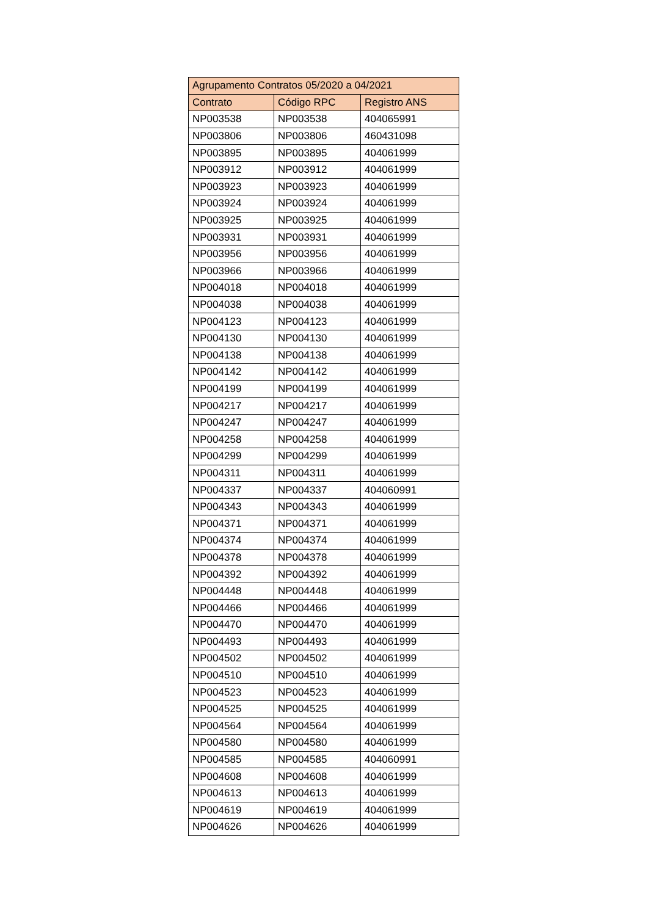| Agrupamento Contratos 05/2020 a 04/2021 | | |
| --- | --- | --- |
| Contrato | Código RPC | Registro ANS |
| NP003538 | NP003538 | 404065991 |
| NP003806 | NP003806 | 460431098 |
| NP003895 | NP003895 | 404061999 |
| NP003912 | NP003912 | 404061999 |
| NP003923 | NP003923 | 404061999 |
| NP003924 | NP003924 | 404061999 |
| NP003925 | NP003925 | 404061999 |
| NP003931 | NP003931 | 404061999 |
| NP003956 | NP003956 | 404061999 |
| NP003966 | NP003966 | 404061999 |
| NP004018 | NP004018 | 404061999 |
| NP004038 | NP004038 | 404061999 |
| NP004123 | NP004123 | 404061999 |
| NP004130 | NP004130 | 404061999 |
| NP004138 | NP004138 | 404061999 |
| NP004142 | NP004142 | 404061999 |
| NP004199 | NP004199 | 404061999 |
| NP004217 | NP004217 | 404061999 |
| NP004247 | NP004247 | 404061999 |
| NP004258 | NP004258 | 404061999 |
| NP004299 | NP004299 | 404061999 |
| NP004311 | NP004311 | 404061999 |
| NP004337 | NP004337 | 404060991 |
| NP004343 | NP004343 | 404061999 |
| NP004371 | NP004371 | 404061999 |
| NP004374 | NP004374 | 404061999 |
| NP004378 | NP004378 | 404061999 |
| NP004392 | NP004392 | 404061999 |
| NP004448 | NP004448 | 404061999 |
| NP004466 | NP004466 | 404061999 |
| NP004470 | NP004470 | 404061999 |
| NP004493 | NP004493 | 404061999 |
| NP004502 | NP004502 | 404061999 |
| NP004510 | NP004510 | 404061999 |
| NP004523 | NP004523 | 404061999 |
| NP004525 | NP004525 | 404061999 |
| NP004564 | NP004564 | 404061999 |
| NP004580 | NP004580 | 404061999 |
| NP004585 | NP004585 | 404060991 |
| NP004608 | NP004608 | 404061999 |
| NP004613 | NP004613 | 404061999 |
| NP004619 | NP004619 | 404061999 |
| NP004626 | NP004626 | 404061999 |